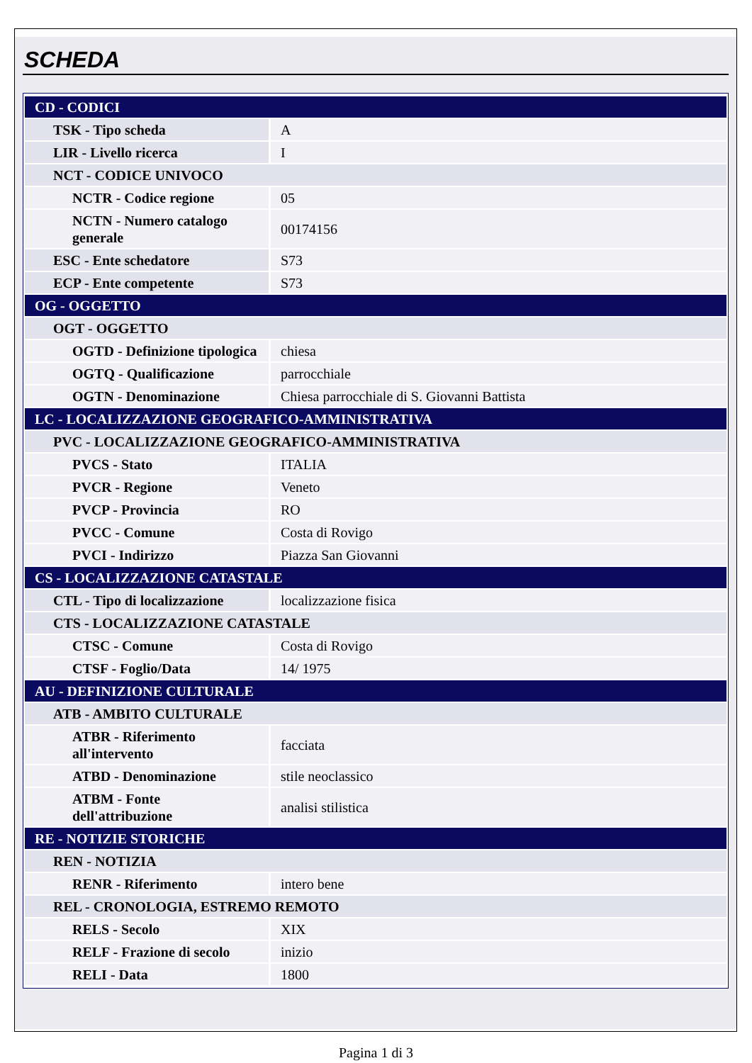SCHEDA
| CD - CODICI | |
| TSK - Tipo scheda | A |
| LIR - Livello ricerca | I |
| NCT - CODICE UNIVOCO | |
| NCTR - Codice regione | 05 |
| NCTN - Numero catalogo generale | 00174156 |
| ESC - Ente schedatore | S73 |
| ECP - Ente competente | S73 |
| OG - OGGETTO | |
| OGT - OGGETTO | |
| OGTD - Definizione tipologica | chiesa |
| OGTQ - Qualificazione | parrocchiale |
| OGTN - Denominazione | Chiesa parrocchiale di S. Giovanni Battista |
| LC - LOCALIZZAZIONE GEOGRAFICO-AMMINISTRATIVA | |
| PVC - LOCALIZZAZIONE GEOGRAFICO-AMMINISTRATIVA | |
| PVCS - Stato | ITALIA |
| PVCR - Regione | Veneto |
| PVCP - Provincia | RO |
| PVCC - Comune | Costa di Rovigo |
| PVCI - Indirizzo | Piazza San Giovanni |
| CS - LOCALIZZAZIONE CATASTALE | |
| CTL - Tipo di localizzazione | localizzazione fisica |
| CTS - LOCALIZZAZIONE CATASTALE | |
| CTSC - Comune | Costa di Rovigo |
| CTSF - Foglio/Data | 14/ 1975 |
| AU - DEFINIZIONE CULTURALE | |
| ATB - AMBITO CULTURALE | |
| ATBR - Riferimento all'intervento | facciata |
| ATBD - Denominazione | stile neoclassico |
| ATBM - Fonte dell'attribuzione | analisi stilistica |
| RE - NOTIZIE STORICHE | |
| REN - NOTIZIA | |
| RENR - Riferimento | intero bene |
| REL - CRONOLOGIA, ESTREMO REMOTO | |
| RELS - Secolo | XIX |
| RELF - Frazione di secolo | inizio |
| RELI - Data | 1800 |
Pagina 1 di 3